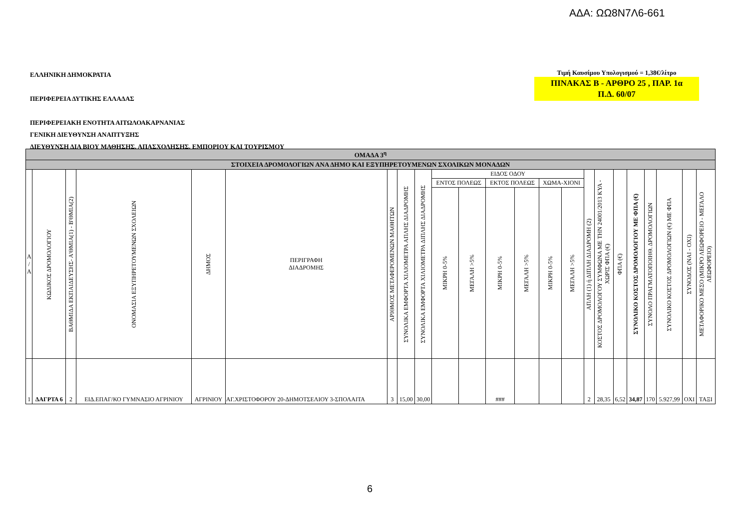ΑΔΑ: ΩΩ8Ν7Λ6-661
ΕΛΛΗΝΙΚΗ ΔΗΜΟΚΡΑΤΙΑ
ΠΕΡΙΦΕΡΕΙΑ ΔΥΤΙΚΗΣ ΕΛΛΑΔΑΣ
ΠΕΡΙΦΕΡΕΙΑΚΗ ΕΝΟΤΗΤΑ ΑΙΤΩΛΟΑΚΑΡΝΑΝΙΑΣ
ΓΕΝΙΚΗ ΔΙΕΥΘΥΝΣΗ ΑΝΑΠΤΥΞΗΣ
ΔΙΕΥΘΥΝΣΗ ΔΙΑ ΒΙΟΥ ΜΑΘΗΣΗΣ, ΑΠΑΣΧΟΛΗΣΗΣ, ΕΜΠΟΡΙΟΥ ΚΑΙ ΤΟΥΡΙΣΜΟΥ
Τιμή Καυσίμου Υπολογισμού = 1,38€/λίτρο
ΠΙΝΑΚΑΣ Β - ΑΡΘΡΟ 25 , ΠΑΡ. 1α
Π.Δ. 60/07
| ΟΜΑΔΑ 3<sup>η</sup> | | | | | | | | | | | | | | | | | | | | | | |
| ΣΤΟΙΧΕΙΑ ΔΡΟΜΟΛΟΓΙΩΝ ΑΝΑ ΔΗΜΟ ΚΑΙ ΕΞΥΠΗΡΕΤΟΥΜΕΝΩΝ ΣΧΟΛΙΚΩΝ ΜΟΝΑΔΩΝ | | | | | | | | | | | | | | | | | | | | | | |
| Α / Α | ΚΩΔΙΚΟΣ ΔΡΟΜΟΛΟΓΙΟΥ | ΒΑΘΜΙΔΑ ΕΚΠΑΙΔΕΥΣΗΣ- Α'ΘΜΙΑ(1) - Β'ΘΜΙΑ(2) | ΟΝΟΜΑΣΙΑ ΕΞΥΠΗΡΕΤΟΥΜΕΝΩΝ ΣΧΟΛΕΙΩΝ | ΔΗΜΟΣ | ΠΕΡΙΓΡΑΦΗ ΔΙΑΔΡΟΜΗΣ | ΑΡΙΘΜΟΣ ΜΕΤΑΦΕΡΟΜΕΝΩΝ ΜΑΘΗΤΩΝ | ΣΥΝΟΛΙΚΑ ΕΜΦΟΡΤΑ ΧΙΛΙΟΜΕΤΡΑ ΑΠΛΗΣ ΔΙΑΔΡΟΜΗΣ | ΣΥΝΟΛΙΚΑ ΕΜΦΟΡΤΑ ΧΙΛΙΟΜΕΤΡΑ ΔΙΠΛΗΣ ΔΙΑΔΡΟΜΗΣ | ΕΙΔΟΣ ΟΔΟΥ | | | | | | ΑΠΛΗ (1) ή ΔΙΠΛΗ ΔΙΑΔΡΟΜΗ (2) | ΚΟΣΤΟΣ ΔΡΟΜΟΛΟΓΟΥ ΣΥΜΦΩΝΑ ΜΕ ΤΗΝ 24001/2013 ΚΥΑ - ΧΩΡΙΣ ΦΠΑ (€) | ΦΠΑ (€) | ΣΥΝΟΛΙΚΟ ΚΟΣΤΟΣ ΔΡΟΜΟΛΟΓΙΟΥ ΜΕ ΦΠΑ (€) | ΣΥΝΟΛΟ ΠΡΑΓΜΑΤΟΠΟΙΗΘ. ΔΡΟΜΟΛΟΓΙΩΝ | ΣΥΝΟΛΙΚΟ ΚΟΣΤΟΣ ΔΡΟΜΟΛΟΓΙΩΝ (€) ΜΕ ΦΠΑ | ΣΥΝΟΔΟΣ (ΝΑΙ - ΟΧΙ) | ΜΕΤΑΦΟΡΙΚΟ ΜΕΣΟ (ΜΙΚΡΟ ΛΕΩΦΟΡΕΙΟ - ΜΕΓΑΛΟ ΛΕΩΦΟΡΕΙΟ) |
| | | | | | | | | | ΕΝΤΟΣ ΠΟΛΕΩΣ | | ΕΚΤΟΣ ΠΟΛΕΩΣ | | ΧΩΜΑ-ΧΙΟΝΙ | | | | | | | | | |
| | | | | | | | | | ΜΙΚΡΗ 0-5% | ΜΕΓΑΛΗ >5% | ΜΙΚΡΗ 0-5% | ΜΕΓΑΛΗ >5% | ΜΙΚΡΗ 0-5% | ΜΕΓΑΛΗ >5% | | | | | | | | |
| 1 | ΔΑΓΡΤΑ 6 | 2 | ΕΙΔ.ΕΠΑΓ/ΚΟ ΓΥΜΝΑΣΙΟ ΑΓΡΙΝΙΟΥ | ΑΓΡΙΝΙΟΥ | ΑΓ.ΧΡΙΣΤΟΦΟΡΟΥ 20-ΔΗΜΟΤΣΕΛΙΟΥ 3-ΣΠΟΛΑΙΤΑ | 3 | 15,00 | 30,00 | | | ### | | | | 2 | 28,35 | 6,52 | 34,87 | 170 | 5.927,99 | ΟΧΙ | ΤΑΞΙ |
6